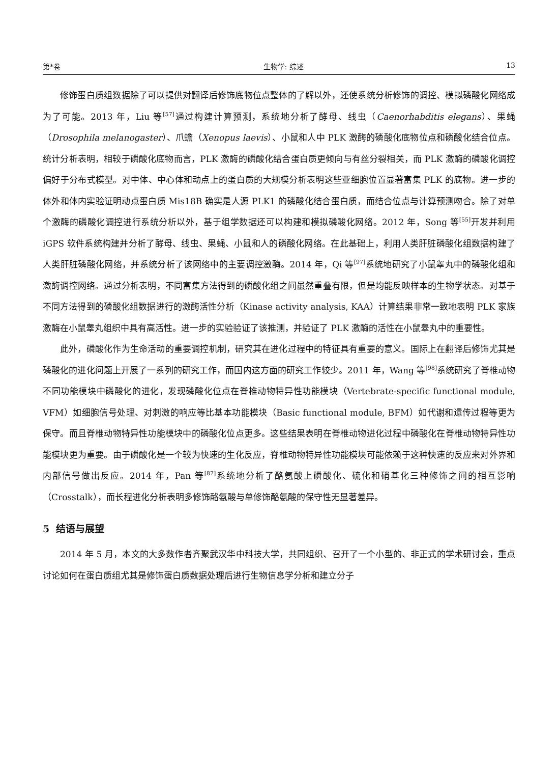第*卷 生物学: 综述 13
修饰蛋白质组数据除了可以提供对翻译后修饰底物位点整体的了解以外，还使系统分析修饰的调控、模拟磷酸化网络成为了可能。2013 年，Liu 等<sup>[57]</sup>通过构建计算预测，系统地分析了酵母、线虫（Caenorhabditis elegans）、果蝇（Drosophila melanogaster）、爪蟾（Xenopus laevis）、小鼠和人中 PLK 激酶的磷酸化底物位点和磷酸化结合位点。统计分析表明，相较于磷酸化底物而言，PLK 激酶的磷酸化结合蛋白质更倾向与有丝分裂相关，而 PLK 激酶的磷酸化调控偏好于分布式模型。对中体、中心体和动点上的蛋白质的大规模分析表明这些亚细胞位置显著富集 PLK 的底物。进一步的体外和体内实验证明动点蛋白质 Mis18B 确实是人源 PLK1 的磷酸化结合蛋白质，而结合位点与计算预测吻合。除了对单个激酶的磷酸化调控进行系统分析以外，基于组学数据还可以构建和模拟磷酸化网络。2012 年，Song 等<sup>[55]</sup>开发并利用 iGPS 软件系统构建并分析了酵母、线虫、果蝇、小鼠和人的磷酸化网络。在此基础上，利用人类肝脏磷酸化组数据构建了人类肝脏磷酸化网络，并系统分析了该网络中的主要调控激酶。2014 年，Qi 等<sup>[97]</sup>系统地研究了小鼠睾丸中的磷酸化组和激酶调控网络。通过分析表明，不同富集方法得到的磷酸化组之间虽然重叠有限，但是均能反映样本的生物学状态。对基于不同方法得到的磷酸化组数据进行的激酶活性分析（Kinase activity analysis, KAA）计算结果非常一致地表明 PLK 家族激酶在小鼠睾丸组织中具有高活性。进一步的实验验证了该推测，并验证了 PLK 激酶的活性在小鼠睾丸中的重要性。
此外，磷酸化作为生命活动的重要调控机制，研究其在进化过程中的特征具有重要的意义。国际上在翻译后修饰尤其是磷酸化的进化问题上开展了一系列的研究工作，而国内这方面的研究工作较少。2011 年，Wang 等<sup>[98]</sup>系统研究了脊椎动物不同功能模块中磷酸化的进化，发现磷酸化位点在脊椎动物特异性功能模块（Vertebrate-specific functional module, VFM）如细胞信号处理、对刺激的响应等比基本功能模块（Basic functional module, BFM）如代谢和遗传过程等更为保守。而且脊椎动物特异性功能模块中的磷酸化位点更多。这些结果表明在脊椎动物进化过程中磷酸化在脊椎动物特异性功能模块更为重要。由于磷酸化是一个较为快速的生化反应，脊椎动物特异性功能模块可能依赖于这种快速的反应来对外界和内部信号做出反应。2014 年，Pan 等<sup>[87]</sup>系统地分析了酪氨酸上磷酸化、硫化和硝基化三种修饰之间的相互影响（Crosstalk），而长程进化分析表明多修饰酪氨酸与单修饰酪氨酸的保守性无显著差异。
5 结语与展望
2014 年 5 月，本文的大多数作者齐聚武汉华中科技大学，共同组织、召开了一个小型的、非正式的学术研讨会，重点讨论如何在蛋白质组尤其是修饰蛋白质数据处理后进行生物信息学分析和建立分子